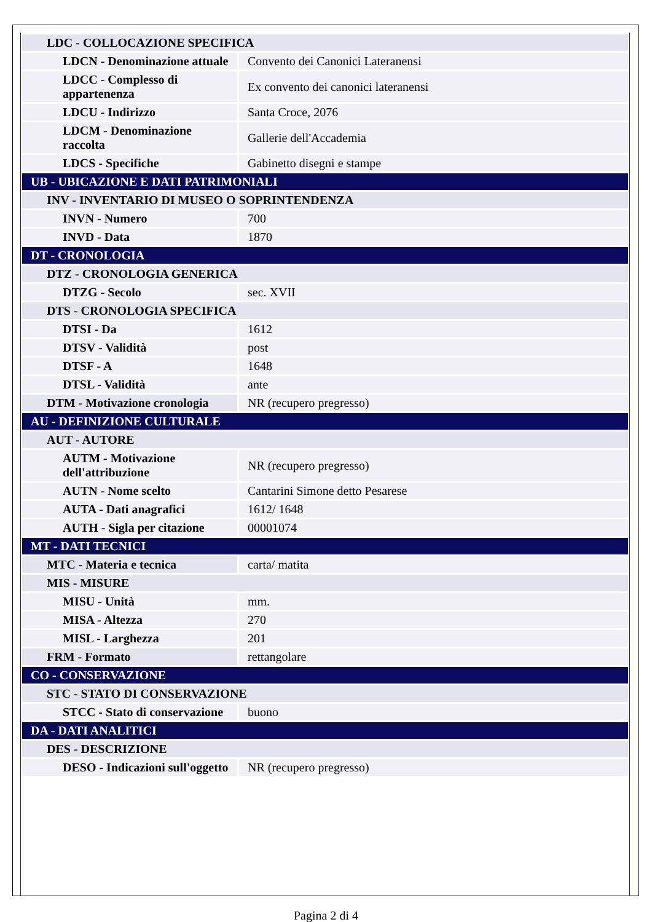| LDC - COLLOCAZIONE SPECIFICA | |
| LDCN - Denominazione attuale | Convento dei Canonici Lateranensi |
| LDCC - Complesso di appartenenza | Ex convento dei canonici lateranensi |
| LDCU - Indirizzo | Santa Croce, 2076 |
| LDCM - Denominazione raccolta | Gallerie dell'Accademia |
| LDCS - Specifiche | Gabinetto disegni e stampe |
| UB - UBICAZIONE E DATI PATRIMONIALI | |
| INV - INVENTARIO DI MUSEO O SOPRINTENDENZA | |
| INVN - Numero | 700 |
| INVD - Data | 1870 |
| DT - CRONOLOGIA | |
| DTZ - CRONOLOGIA GENERICA | |
| DTZG - Secolo | sec. XVII |
| DTS - CRONOLOGIA SPECIFICA | |
| DTSI - Da | 1612 |
| DTSV - Validità | post |
| DTSF - A | 1648 |
| DTSL - Validità | ante |
| DTM - Motivazione cronologia | NR (recupero pregresso) |
| AU - DEFINIZIONE CULTURALE | |
| AUT - AUTORE | |
| AUTM - Motivazione dell'attribuzione | NR (recupero pregresso) |
| AUTN - Nome scelto | Cantarini Simone detto Pesarese |
| AUTA - Dati anagrafici | 1612/ 1648 |
| AUTH - Sigla per citazione | 00001074 |
| MT - DATI TECNICI | |
| MTC - Materia e tecnica | carta/ matita |
| MIS - MISURE | |
| MISU - Unità | mm. |
| MISA - Altezza | 270 |
| MISL - Larghezza | 201 |
| FRM - Formato | rettangolare |
| CO - CONSERVAZIONE | |
| STC - STATO DI CONSERVAZIONE | |
| STCC - Stato di conservazione | buono |
| DA - DATI ANALITICI | |
| DES - DESCRIZIONE | |
| DESO - Indicazioni sull'oggetto | NR (recupero pregresso) |
Pagina 2 di 4